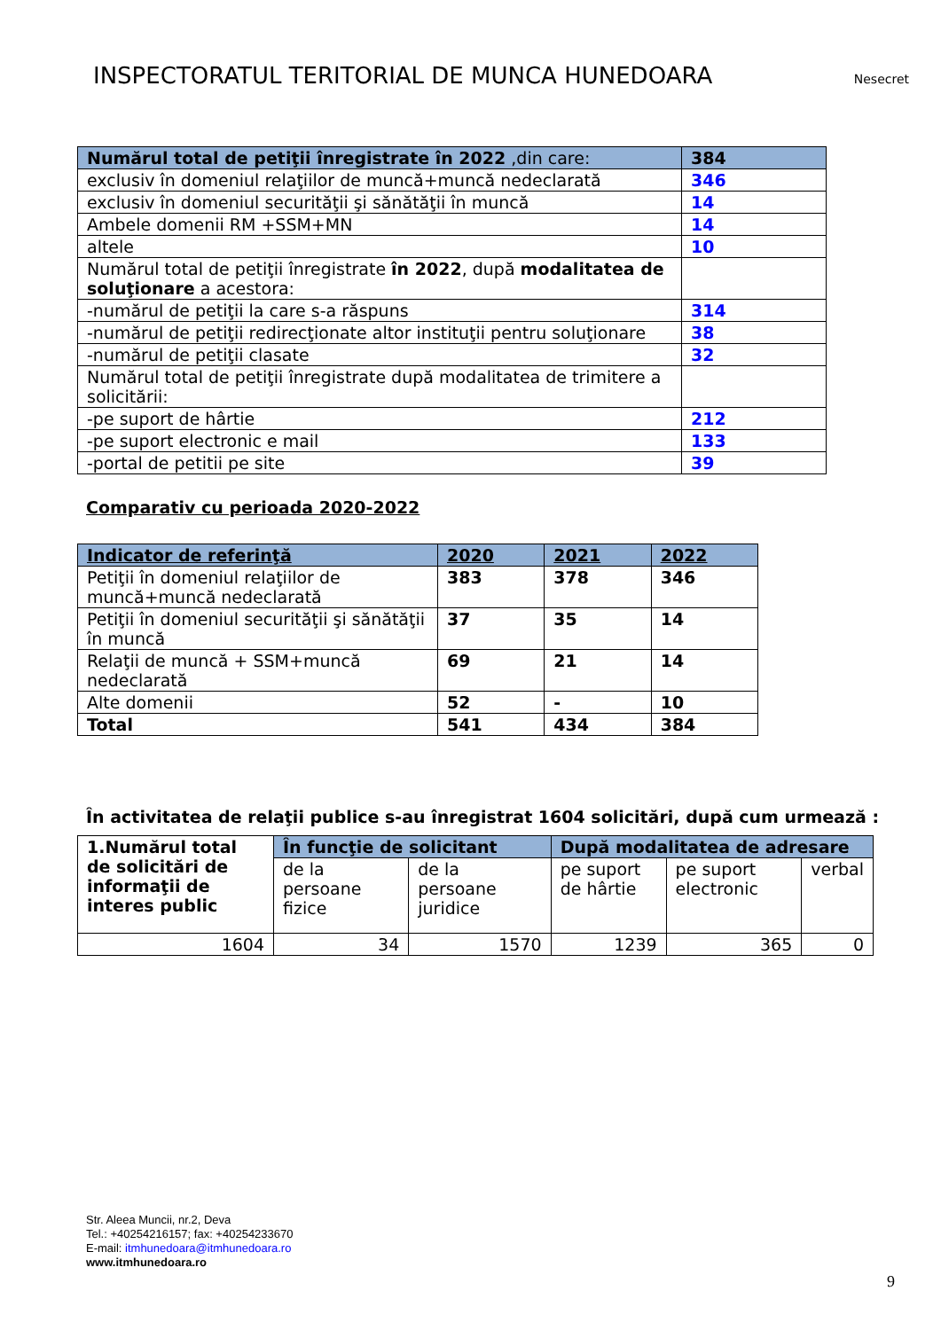INSPECTORATUL TERITORIAL DE MUNCA HUNEDOARA
Nesecret
| Numărul total de petiţii înregistrate în 2022 ,din care: | 384 |
| exclusiv în domeniul relaţiilor de muncă+muncă nedeclarată | 346 |
| exclusiv în domeniul securităţii şi sănătăţii în muncă | 14 |
| Ambele domenii RM +SSM+MN | 14 |
| altele | 10 |
| Numărul total de petiţii înregistrate în 2022 , după modalitatea de soluţionare a acestora: | |
| -numărul de petiţii la care s-a răspuns | 314 |
| -numărul de petiţii redirecţionate altor instituţii pentru soluţionare | 38 |
| -numărul de petiţii clasate | 32 |
| Numărul total de petiţii înregistrate după modalitatea de trimitere a solicitării: | |
| -pe suport de hârtie | 212 |
| -pe suport electronic e mail | 133 |
| -portal de petitii pe site | 39 |
Comparativ cu perioada 2020-2022
| Indicator de referinţă | 2020 | 2021 | 2022 |
| --- | --- | --- | --- |
| Petiţii în domeniul relaţiilor de muncă+muncă nedeclarată | 383 | 378 | 346 |
| Petiţii în domeniul securităţii şi sănătăţii în muncă | 37 | 35 | 14 |
| Relaţii de muncă + SSM+muncă nedeclarată | 69 | 21 | 14 |
| Alte domenii | 52 | - | 10 |
| Total | 541 | 434 | 384 |
În activitatea de relaţii publice s-au înregistrat 1604 solicitări, după cum urmează :
| 1.Numărul total de solicitări de informaţii de interes public | În funcţie de solicitant | | După modalitatea de adresare | | |
| | de la persoane fizice | de la persoane juridice | pe suport de hârtie | pe suport electronic | verbal |
| 1604 | 34 | 1570 | 1239 | 365 | 0 |
Str. Aleea Muncii, nr.2, Deva
Tel.: +40254216157; fax: +40254233670
E-mail: itmhunedoara@itmhunedoara.ro
www.itmhunedoara.ro
9